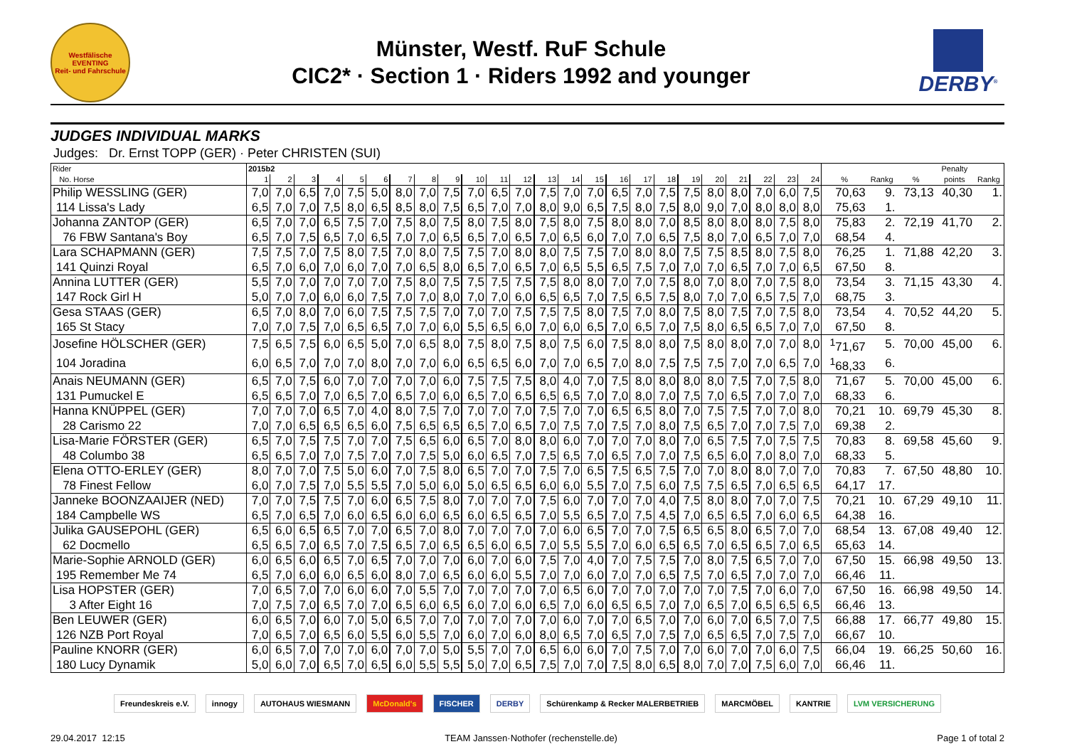Westfälische
EVENTING
Reit- und Fahrschule
Münster, Westf. RuF Schule
CIC2* · Section 1 · Riders 1992 and younger
DERBY<sup>®</sup>
JUDGES INDIVIDUAL MARKS
Judges: Dr. Ernst TOPP (GER) · Peter CHRISTEN (SUI)
| Rider | 2015b2 | | | | | | | | | | | | | | | | | | | | | | | | | | | Penalty | |
| --- | --- | --- | --- | --- | --- | --- | --- | --- | --- | --- | --- | --- | --- | --- | --- | --- | --- | --- | --- | --- | --- | --- | --- | --- | --- | --- | --- | --- | --- |
| No. Horse | 1 | 2 | 3 | 4 | 5 | 6 | 7 | 8 | 9 | 10 | 11 | 12 | 13 | 14 | 15 | 16 | 17 | 18 | 19 | 20 | 21 | 22 | 23 | 24 | % | Rankg | % | points | Rankg |
| Philip WESSLING (GER) | 7,0 | 7,0 | 6,5 | 7,0 | 7,5 | 5,0 | 8,0 | 7,0 | 7,5 | 7,0 | 6,5 | 7,0 | 7,5 | 7,0 | 7,0 | 6,5 | 7,0 | 7,5 | 7,5 | 8,0 | 8,0 | 7,0 | 6,0 | 7,5 | 70,63 | 9. | 73,13 | 40,30 | 1. |
| 114 Lissa's Lady | 6,5 | 7,0 | 7,0 | 7,5 | 8,0 | 6,5 | 8,5 | 8,0 | 7,5 | 6,5 | 7,0 | 7,0 | 8,0 | 9,0 | 6,5 | 7,5 | 8,0 | 7,5 | 8,0 | 9,0 | 7,0 | 8,0 | 8,0 | 8,0 | 75,63 | 1. | | | |
| Johanna ZANTOP (GER) | 6,5 | 7,0 | 7,0 | 6,5 | 7,5 | 7,0 | 7,5 | 8,0 | 7,5 | 8,0 | 7,5 | 8,0 | 7,5 | 8,0 | 7,5 | 8,0 | 8,0 | 7,0 | 8,5 | 8,0 | 8,0 | 8,0 | 7,5 | 8,0 | 75,83 | 2. | 72,19 | 41,70 | 2. |
| 76 FBW Santana's Boy | 6,5 | 7,0 | 7,5 | 6,5 | 7,0 | 6,5 | 7,0 | 7,0 | 6,5 | 6,5 | 7,0 | 6,5 | 7,0 | 6,5 | 6,0 | 7,0 | 7,0 | 6,5 | 7,5 | 8,0 | 7,0 | 6,5 | 7,0 | 7,0 | 68,54 | 4. | | | |
| Lara SCHAPMANN (GER) | 7,5 | 7,5 | 7,0 | 7,5 | 8,0 | 7,5 | 7,0 | 8,0 | 7,5 | 7,5 | 7,0 | 8,0 | 8,0 | 7,5 | 7,5 | 7,0 | 8,0 | 8,0 | 7,5 | 7,5 | 8,5 | 8,0 | 7,5 | 8,0 | 76,25 | 1. | 71,88 | 42,20 | 3. |
| 141 Quinzi Royal | 6,5 | 7,0 | 6,0 | 7,0 | 6,0 | 7,0 | 7,0 | 6,5 | 8,0 | 6,5 | 7,0 | 6,5 | 7,0 | 6,5 | 5,5 | 6,5 | 7,5 | 7,0 | 7,0 | 7,0 | 6,5 | 7,0 | 7,0 | 6,5 | 67,50 | 8. | | | |
| Annina LUTTER (GER) | 5,5 | 7,0 | 7,0 | 7,0 | 7,0 | 7,0 | 7,5 | 8,0 | 7,5 | 7,5 | 7,5 | 7,5 | 7,5 | 8,0 | 8,0 | 7,0 | 7,0 | 7,5 | 8,0 | 7,0 | 8,0 | 7,0 | 7,5 | 8,0 | 73,54 | 3. | 71,15 | 43,30 | 4. |
| 147 Rock Girl H | 5,0 | 7,0 | 7,0 | 6,0 | 6,0 | 7,5 | 7,0 | 7,0 | 8,0 | 7,0 | 7,0 | 6,0 | 6,5 | 6,5 | 7,0 | 7,5 | 6,5 | 7,5 | 8,0 | 7,0 | 7,0 | 6,5 | 7,5 | 7,0 | 68,75 | 3. | | | |
| Gesa STAAS (GER) | 6,5 | 7,0 | 8,0 | 7,0 | 6,0 | 7,5 | 7,5 | 7,5 | 7,0 | 7,0 | 7,0 | 7,5 | 7,5 | 7,5 | 8,0 | 7,5 | 7,0 | 8,0 | 7,5 | 8,0 | 7,5 | 7,0 | 7,5 | 8,0 | 73,54 | 4. | 70,52 | 44,20 | 5. |
| 165 St Stacy | 7,0 | 7,0 | 7,5 | 7,0 | 6,5 | 6,5 | 7,0 | 7,0 | 6,0 | 5,5 | 6,5 | 6,0 | 7,0 | 6,0 | 6,5 | 7,0 | 6,5 | 7,0 | 7,5 | 8,0 | 6,5 | 6,5 | 7,0 | 7,0 | 67,50 | 8. | | | |
| Josefine HÖLSCHER (GER) | 7,5 | 6,5 | 7,5 | 6,0 | 6,5 | 5,0 | 7,0 | 6,5 | 8,0 | 7,5 | 8,0 | 7,5 | 8,0 | 7,5 | 6,0 | 7,5 | 8,0 | 8,0 | 7,5 | 8,0 | 8,0 | 7,0 | 7,0 | 8,0 | <sup>1</sup> 71,67 | 5. | 70,00 | 45,00 | 6. |
| 104 Joradina | 6,0 | 6,5 | 7,0 | 7,0 | 7,0 | 8,0 | 7,0 | 7,0 | 6,0 | 6,5 | 6,5 | 6,0 | 7,0 | 7,0 | 6,5 | 7,0 | 8,0 | 7,5 | 7,5 | 7,5 | 7,0 | 7,0 | 6,5 | 7,0 | <sup>1</sup> 68,33 | 6. | | | |
| Anais NEUMANN (GER) | 6,5 | 7,0 | 7,5 | 6,0 | 7,0 | 7,0 | 7,0 | 7,0 | 6,0 | 7,5 | 7,5 | 7,5 | 8,0 | 4,0 | 7,0 | 7,5 | 8,0 | 8,0 | 8,0 | 8,0 | 7,5 | 7,0 | 7,5 | 8,0 | 71,67 | 5. | 70,00 | 45,00 | 6. |
| 131 Pumuckel E | 6,5 | 6,5 | 7,0 | 7,0 | 6,5 | 7,0 | 6,5 | 7,0 | 6,0 | 6,5 | 7,0 | 6,5 | 6,5 | 6,5 | 7,0 | 7,0 | 8,0 | 7,0 | 7,5 | 7,0 | 6,5 | 7,0 | 7,0 | 7,0 | 68,33 | 6. | | | |
| Hanna KNÜPPEL (GER) | 7,0 | 7,0 | 7,0 | 6,5 | 7,0 | 4,0 | 8,0 | 7,5 | 7,0 | 7,0 | 7,0 | 7,0 | 7,5 | 7,0 | 7,0 | 6,5 | 6,5 | 8,0 | 7,0 | 7,5 | 7,5 | 7,0 | 7,0 | 8,0 | 70,21 | 10. | 69,79 | 45,30 | 8. |
| 28 Carismo 22 | 7,0 | 7,0 | 6,5 | 6,5 | 6,5 | 6,0 | 7,5 | 6,5 | 6,5 | 6,5 | 7,0 | 6,5 | 7,0 | 7,5 | 7,0 | 7,5 | 7,0 | 8,0 | 7,5 | 6,5 | 7,0 | 7,0 | 7,5 | 7,0 | 69,38 | 2. | | | |
| Lisa-Marie FÖRSTER (GER) | 6,5 | 7,0 | 7,5 | 7,5 | 7,0 | 7,0 | 7,5 | 6,5 | 6,0 | 6,5 | 7,0 | 8,0 | 8,0 | 6,0 | 7,0 | 7,0 | 7,0 | 8,0 | 7,0 | 6,5 | 7,5 | 7,0 | 7,5 | 7,5 | 70,83 | 8. | 69,58 | 45,60 | 9. |
| 48 Columbo 38 | 6,5 | 6,5 | 7,0 | 7,0 | 7,5 | 7,0 | 7,0 | 7,5 | 5,0 | 6,0 | 6,5 | 7,0 | 7,5 | 6,5 | 7,0 | 6,5 | 7,0 | 7,0 | 7,5 | 6,5 | 6,0 | 7,0 | 8,0 | 7,0 | 68,33 | 5. | | | |
| Elena OTTO-ERLEY (GER) | 8,0 | 7,0 | 7,0 | 7,5 | 5,0 | 6,0 | 7,0 | 7,5 | 8,0 | 6,5 | 7,0 | 7,0 | 7,5 | 7,0 | 6,5 | 7,5 | 6,5 | 7,5 | 7,0 | 7,0 | 8,0 | 8,0 | 7,0 | 7,0 | 70,83 | 7. | 67,50 | 48,80 | 10. |
| 78 Finest Fellow | 6,0 | 7,0 | 7,5 | 7,0 | 5,5 | 5,5 | 7,0 | 5,0 | 6,0 | 5,0 | 6,5 | 6,5 | 6,0 | 6,0 | 5,5 | 7,0 | 7,5 | 6,0 | 7,5 | 7,5 | 6,5 | 7,0 | 6,5 | 6,5 | 64,17 | 17. | | | |
| Janneke BOONZAAIJER (NED) | 7,0 | 7,0 | 7,5 | 7,5 | 7,0 | 6,0 | 6,5 | 7,5 | 8,0 | 7,0 | 7,0 | 7,0 | 7,5 | 6,0 | 7,0 | 7,0 | 7,0 | 4,0 | 7,5 | 8,0 | 8,0 | 7,0 | 7,0 | 7,5 | 70,21 | 10. | 67,29 | 49,10 | 11. |
| 184 Campbelle WS | 6,5 | 7,0 | 6,5 | 7,0 | 6,0 | 6,5 | 6,0 | 6,0 | 6,5 | 6,0 | 6,5 | 6,5 | 7,0 | 5,5 | 6,5 | 7,0 | 7,5 | 4,5 | 7,0 | 6,5 | 6,5 | 7,0 | 6,0 | 6,5 | 64,38 | 16. | | | |
| Julika GAUSEPOHL (GER) | 6,5 | 6,0 | 6,5 | 6,5 | 7,0 | 7,0 | 6,5 | 7,0 | 8,0 | 7,0 | 7,0 | 7,0 | 7,0 | 6,0 | 6,5 | 7,0 | 7,0 | 7,5 | 6,5 | 6,5 | 8,0 | 6,5 | 7,0 | 7,0 | 68,54 | 13. | 67,08 | 49,40 | 12. |
| 62 Docmello | 6,5 | 6,5 | 7,0 | 6,5 | 7,0 | 7,5 | 6,5 | 7,0 | 6,5 | 6,5 | 6,0 | 6,5 | 7,0 | 5,5 | 5,5 | 7,0 | 6,0 | 6,5 | 6,5 | 7,0 | 6,5 | 6,5 | 7,0 | 6,5 | 65,63 | 14. | | | |
| Marie-Sophie ARNOLD (GER) | 6,0 | 6,5 | 6,0 | 6,5 | 7,0 | 6,5 | 7,0 | 7,0 | 7,0 | 6,0 | 7,0 | 6,0 | 7,5 | 7,0 | 4,0 | 7,0 | 7,5 | 7,5 | 7,0 | 8,0 | 7,5 | 6,5 | 7,0 | 7,0 | 67,50 | 15. | 66,98 | 49,50 | 13. |
| 195 Remember Me 74 | 6,5 | 7,0 | 6,0 | 6,0 | 6,5 | 6,0 | 8,0 | 7,0 | 6,5 | 6,0 | 6,0 | 5,5 | 7,0 | 7,0 | 6,0 | 7,0 | 7,0 | 6,5 | 7,5 | 7,0 | 6,5 | 7,0 | 7,0 | 7,0 | 66,46 | 11. | | | |
| Lisa HOPSTER (GER) | 7,0 | 6,5 | 7,0 | 7,0 | 6,0 | 6,0 | 7,0 | 5,5 | 7,0 | 7,0 | 7,0 | 7,0 | 7,0 | 6,5 | 6,0 | 7,0 | 7,0 | 7,0 | 7,0 | 7,0 | 7,5 | 7,0 | 6,0 | 7,0 | 67,50 | 16. | 66,98 | 49,50 | 14. |
| 3 After Eight 16 | 7,0 | 7,5 | 7,0 | 6,5 | 7,0 | 7,0 | 6,5 | 6,0 | 6,5 | 6,0 | 7,0 | 6,0 | 6,5 | 7,0 | 6,0 | 6,5 | 6,5 | 7,0 | 7,0 | 6,5 | 7,0 | 6,5 | 6,5 | 6,5 | 66,46 | 13. | | | |
| Ben LEUWER (GER) | 6,0 | 6,5 | 7,0 | 6,0 | 7,0 | 5,0 | 6,5 | 7,0 | 7,0 | 7,0 | 7,0 | 7,0 | 7,0 | 6,0 | 7,0 | 7,0 | 6,5 | 7,0 | 7,0 | 6,0 | 7,0 | 6,5 | 7,0 | 7,5 | 66,88 | 17. | 66,77 | 49,80 | 15. |
| 126 NZB Port Royal | 7,0 | 6,5 | 7,0 | 6,5 | 6,0 | 5,5 | 6,0 | 5,5 | 7,0 | 6,0 | 7,0 | 6,0 | 8,0 | 6,5 | 7,0 | 6,5 | 7,0 | 7,5 | 7,0 | 6,5 | 6,5 | 7,0 | 7,5 | 7,0 | 66,67 | 10. | | | |
| Pauline KNORR (GER) | 6,0 | 6,5 | 7,0 | 7,0 | 7,0 | 6,0 | 7,0 | 7,0 | 5,0 | 5,5 | 7,0 | 7,0 | 6,5 | 6,0 | 6,0 | 7,0 | 7,5 | 7,0 | 7,0 | 6,0 | 7,0 | 7,0 | 6,0 | 7,5 | 66,04 | 19. | 66,25 | 50,60 | 16. |
| 180 Lucy Dynamik | 5,0 | 6,0 | 7,0 | 6,5 | 7,0 | 6,5 | 6,0 | 5,5 | 5,5 | 5,0 | 7,0 | 6,5 | 7,5 | 7,0 | 7,0 | 7,5 | 8,0 | 6,5 | 8,0 | 7,0 | 7,0 | 7,5 | 6,0 | 7,0 | 66,46 | 11. | | | |
Freundeskreis e.V. innogy AUTOHAUS WIESMANN McDonald's FISCHER DERBY Schürenkamp & Recker MALERBETRIEB MARCMÖBEL KANTRIE LVM VERSICHERUNG
29.04.2017 12:15 TEAM Janssen·Nothofer (rechenstelle.de) Page 1 of total 2